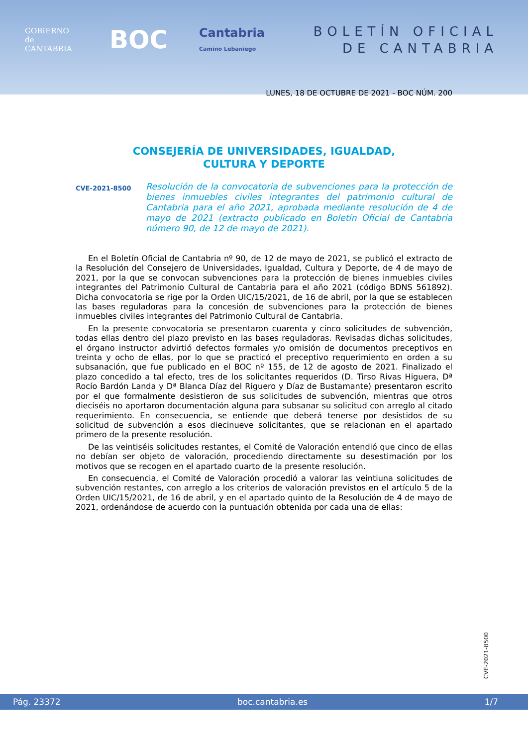GOBIERNO
de
CANTABRIA
BOC
Cantabria
Camino Lebaniego
BOLETÍN OFICIAL
DE CANTABRIA
LUNES, 18 DE OCTUBRE DE 2021 - BOC NÚM. 200
CONSEJERÍA DE UNIVERSIDADES, IGUALDAD,
CULTURA Y DEPORTE
CVE-2021-8500
Resolución de la convocatoria de subvenciones para la protección de bienes inmuebles civiles integrantes del patrimonio cultural de Cantabria para el año 2021, aprobada mediante resolución de 4 de mayo de 2021 (extracto publicado en Boletín Oficial de Cantabria número 90, de 12 de mayo de 2021).
En el Boletín Oficial de Cantabria nº 90, de 12 de mayo de 2021, se publicó el extracto de la Resolución del Consejero de Universidades, Igualdad, Cultura y Deporte, de 4 de mayo de 2021, por la que se convocan subvenciones para la protección de bienes inmuebles civiles integrantes del Patrimonio Cultural de Cantabria para el año 2021 (código BDNS 561892). Dicha convocatoria se rige por la Orden UIC/15/2021, de 16 de abril, por la que se establecen las bases reguladoras para la concesión de subvenciones para la protección de bienes inmuebles civiles integrantes del Patrimonio Cultural de Cantabria.
En la presente convocatoria se presentaron cuarenta y cinco solicitudes de subvención, todas ellas dentro del plazo previsto en las bases reguladoras. Revisadas dichas solicitudes, el órgano instructor advirtió defectos formales y/o omisión de documentos preceptivos en treinta y ocho de ellas, por lo que se practicó el preceptivo requerimiento en orden a su subsanación, que fue publicado en el BOC nº 155, de 12 de agosto de 2021. Finalizado el plazo concedido a tal efecto, tres de los solicitantes requeridos (D. Tirso Rivas Higuera, Dª Rocío Bardón Landa y Dª Blanca Díaz del Riguero y Díaz de Bustamante) presentaron escrito por el que formalmente desistieron de sus solicitudes de subvención, mientras que otros dieciséis no aportaron documentación alguna para subsanar su solicitud con arreglo al citado requerimiento. En consecuencia, se entiende que deberá tenerse por desistidos de su solicitud de subvención a esos diecinueve solicitantes, que se relacionan en el apartado primero de la presente resolución.
De las veintiséis solicitudes restantes, el Comité de Valoración entendió que cinco de ellas no debían ser objeto de valoración, procediendo directamente su desestimación por los motivos que se recogen en el apartado cuarto de la presente resolución.
En consecuencia, el Comité de Valoración procedió a valorar las veintiuna solicitudes de subvención restantes, con arreglo a los criterios de valoración previstos en el artículo 5 de la Orden UIC/15/2021, de 16 de abril, y en el apartado quinto de la Resolución de 4 de mayo de 2021, ordenándose de acuerdo con la puntuación obtenida por cada una de ellas:
CVE-2021-8500
Pág. 23372 boc.cantabria.es 1/7